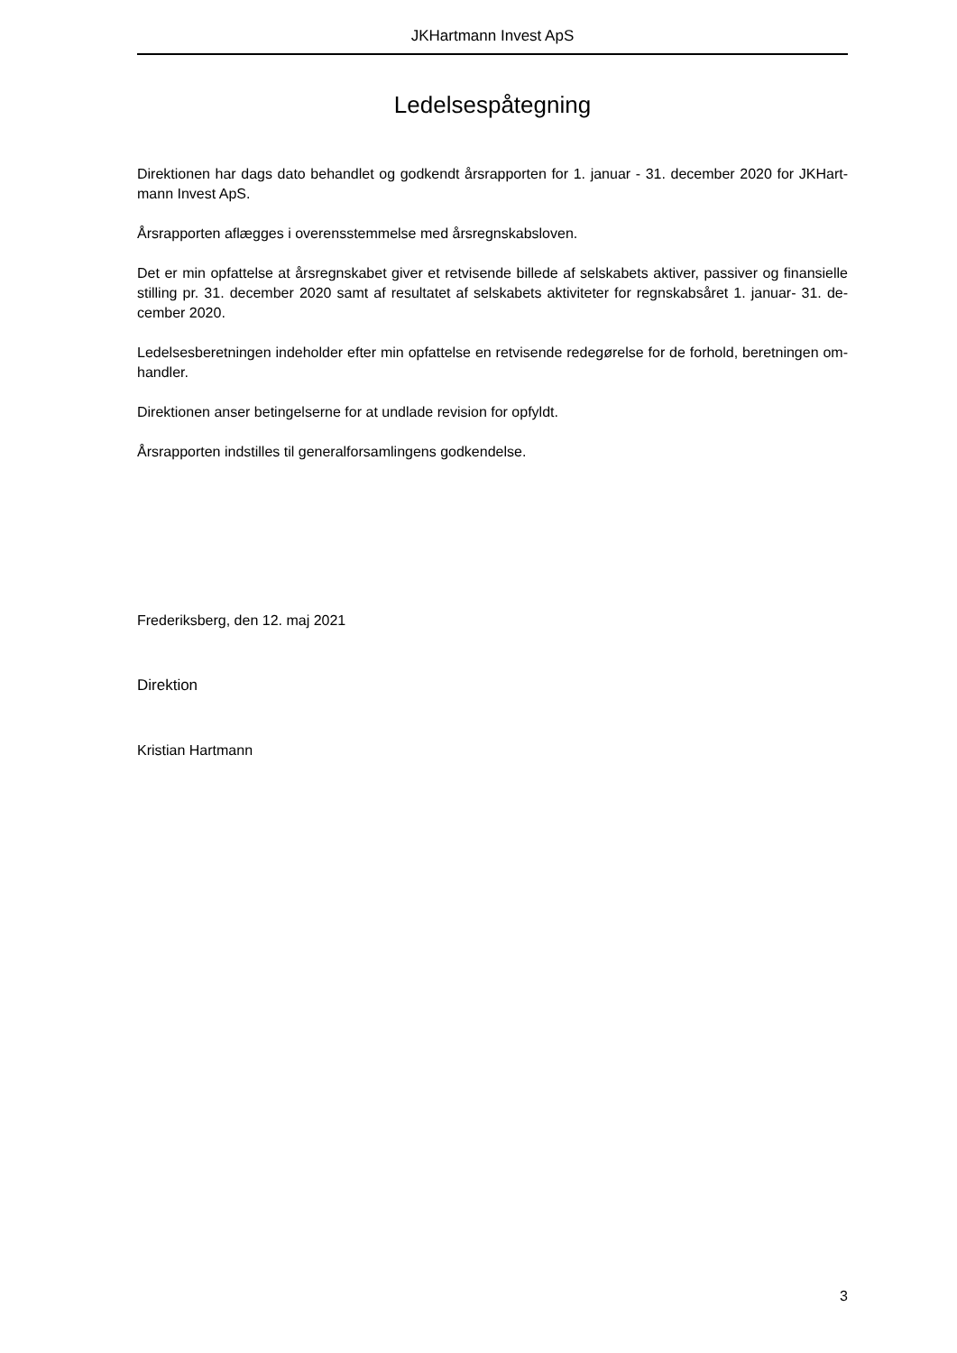JKHartmann Invest ApS
Ledelsespåtegning
Direktionen har dags dato behandlet og godkendt årsrapporten for 1. januar - 31. december 2020 for JKHart­mann Invest ApS.
Årsrapporten aflægges i overensstemmelse med årsregnskabsloven.
Det er min opfattelse at årsregnskabet giver et retvisende billede af selskabets aktiver, passiver og finansielle stilling pr. 31. december 2020 samt af resultatet af selskabets aktiviteter for regnskabsåret 1. januar- 31. de­cember 2020.
Ledelsesberetningen indeholder efter min opfattelse en retvisende redegørelse for de forhold, beretningen om­handler.
Direktionen anser betingelserne for at undlade revision for opfyldt.
Årsrapporten indstilles til generalforsamlingens godkendelse.
Frederiksberg, den 12. maj 2021
Direktion
Kristian Hartmann
3